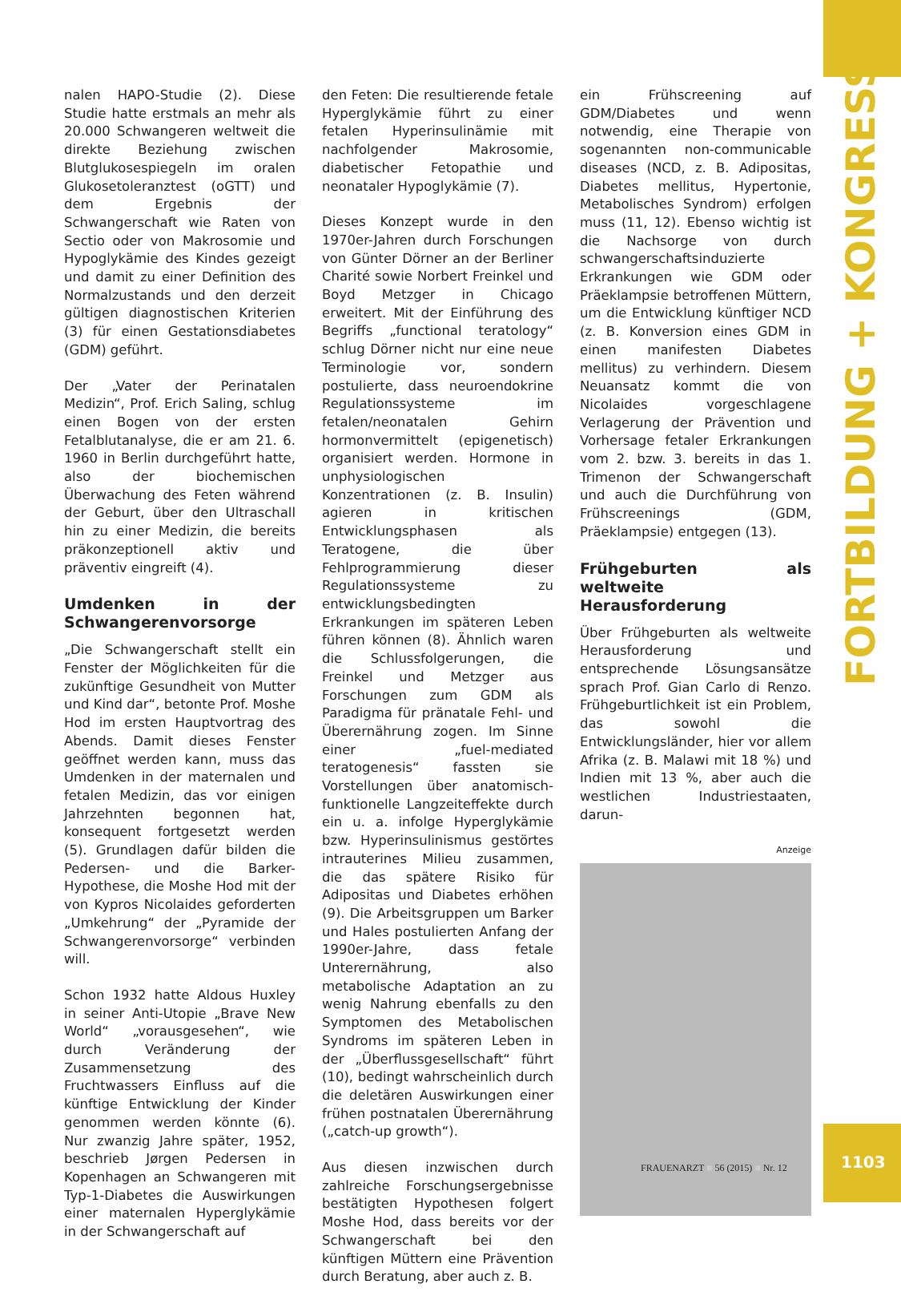nalen HAPO-Studie (2). Diese Studie hatte erstmals an mehr als 20.000 Schwangeren weltweit die direkte Beziehung zwischen Blutglukosespiegeln im oralen Glukosetoleranztest (oGTT) und dem Ergebnis der Schwangerschaft wie Raten von Sectio oder von Makrosomie und Hypoglykämie des Kindes gezeigt und damit zu einer Definition des Normalzustands und den derzeit gültigen diagnostischen Kriterien (3) für einen Gestationsdiabetes (GDM) geführt.
Der „Vater der Perinatalen Medizin“, Prof. Erich Saling, schlug einen Bogen von der ersten Fetalblutanalyse, die er am 21. 6. 1960 in Berlin durchgeführt hatte, also der biochemischen Überwachung des Feten während der Geburt, über den Ultraschall hin zu einer Medizin, die bereits präkonzeptionell aktiv und präventiv eingreift (4).
Umdenken in der Schwangerenvorsorge
„Die Schwangerschaft stellt ein Fenster der Möglichkeiten für die zukünftige Gesundheit von Mutter und Kind dar“, betonte Prof. Moshe Hod im ersten Hauptvortrag des Abends. Damit dieses Fenster geöffnet werden kann, muss das Umdenken in der maternalen und fetalen Medizin, das vor einigen Jahrzehnten begonnen hat, konsequent fortgesetzt werden (5). Grundlagen dafür bilden die Pedersen- und die Barker-Hypothese, die Moshe Hod mit der von Kypros Nicolaides geforderten „Umkehrung“ der „Pyramide der Schwangerenvorsorge“ verbinden will.
Schon 1932 hatte Aldous Huxley in seiner Anti-Utopie „Brave New World“ „vorausgesehen“, wie durch Veränderung der Zusammensetzung des Fruchtwassers Einfluss auf die künftige Entwicklung der Kinder genommen werden könnte (6). Nur zwanzig Jahre später, 1952, beschrieb Jørgen Pedersen in Kopenhagen an Schwangeren mit Typ-1-Diabetes die Auswirkungen einer maternalen Hyperglykämie in der Schwangerschaft auf
den Feten: Die resultierende fetale Hyperglykämie führt zu einer fetalen Hyperinsulinämie mit nachfolgender Makrosomie, diabetischer Fetopathie und neonataler Hypoglykämie (7).
Dieses Konzept wurde in den 1970er-Jahren durch Forschungen von Günter Dörner an der Berliner Charité sowie Norbert Freinkel und Boyd Metzger in Chicago erweitert. Mit der Einführung des Begriffs „functional teratology“ schlug Dörner nicht nur eine neue Terminologie vor, sondern postulierte, dass neuroendokrine Regulationssysteme im fetalen/neonatalen Gehirn hormonvermittelt (epigenetisch) organisiert werden. Hormone in unphysiologischen Konzentrationen (z. B. Insulin) agieren in kritischen Entwicklungsphasen als Teratogene, die über Fehlprogrammierung dieser Regulationssysteme zu entwicklungsbedingten Erkrankungen im späteren Leben führen können (8). Ähnlich waren die Schlussfolgerungen, die Freinkel und Metzger aus Forschungen zum GDM als Paradigma für pränatale Fehl- und Überernährung zogen. Im Sinne einer „fuel-mediated teratogenesis“ fassten sie Vorstellungen über anatomisch-funktionelle Langzeiteffekte durch ein u. a. infolge Hyperglykämie bzw. Hyperinsulinismus gestörtes intrauterines Milieu zusammen, die das spätere Risiko für Adipositas und Diabetes erhöhen (9). Die Arbeitsgruppen um Barker und Hales postulierten Anfang der 1990er-Jahre, dass fetale Unterernährung, also metabolische Adaptation an zu wenig Nahrung ebenfalls zu den Symptomen des Metabolischen Syndroms im späteren Leben in der „Überflussgesellschaft“ führt (10), bedingt wahrscheinlich durch die deletären Auswirkungen einer frühen postnatalen Überernährung („catch-up growth“).
Aus diesen inzwischen durch zahlreiche Forschungsergebnisse bestätigten Hypothesen folgert Moshe Hod, dass bereits vor der Schwangerschaft bei den künftigen Müttern eine Prävention durch Beratung, aber auch z. B.
ein Frühscreening auf GDM/Diabetes und wenn notwendig, eine Therapie von sogenannten non-communicable diseases (NCD, z. B. Adipositas, Diabetes mellitus, Hypertonie, Metabolisches Syndrom) erfolgen muss (11, 12). Ebenso wichtig ist die Nachsorge von durch schwangerschaftsinduzierte Erkrankungen wie GDM oder Präeklampsie betroffenen Müttern, um die Entwicklung künftiger NCD (z. B. Konversion eines GDM in einen manifesten Diabetes mellitus) zu verhindern. Diesem Neuansatz kommt die von Nicolaides vorgeschlagene Verlagerung der Prävention und Vorhersage fetaler Erkrankungen vom 2. bzw. 3. bereits in das 1. Trimenon der Schwangerschaft und auch die Durchführung von Frühscreenings (GDM, Präeklampsie) entgegen (13).
Frühgeburten als weltweite Herausforderung
Über Frühgeburten als weltweite Herausforderung und entsprechende Lösungsansätze sprach Prof. Gian Carlo di Renzo. Frühgeburtlichkeit ist ein Problem, das sowohl die Entwicklungsländer, hier vor allem Afrika (z. B. Malawi mit 18 %) und Indien mit 13 %, aber auch die westlichen Industriestaaten, darun-
Anzeige
FORTBILDUNG + KONGRESS
FRAUENARZT ■ 56 (2015) ■ Nr. 12
1103